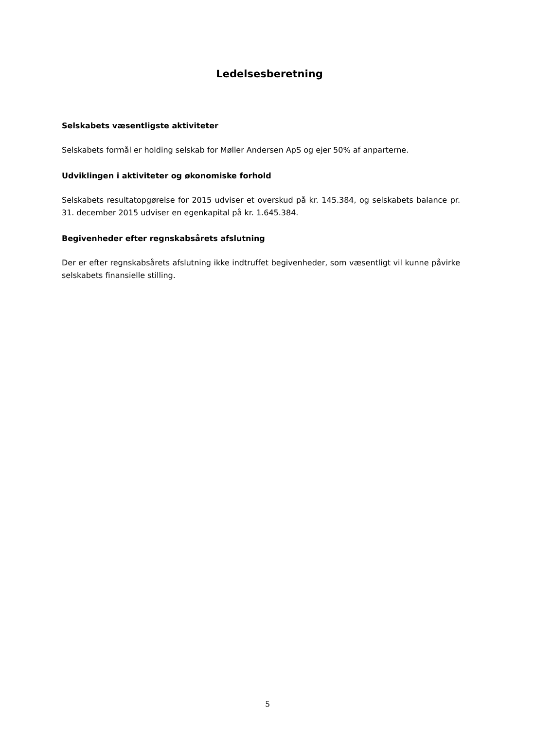Ledelsesberetning
Selskabets væsentligste aktiviteter
Selskabets formål er holding selskab for Møller Andersen ApS og ejer 50% af anparterne.
Udviklingen i aktiviteter og økonomiske forhold
Selskabets resultatopgørelse for 2015 udviser et overskud på kr. 145.384, og selskabets balance pr. 31. december 2015 udviser en egenkapital på kr. 1.645.384.
Begivenheder efter regnskabsårets afslutning
Der er efter regnskabsårets afslutning ikke indtruffet begivenheder, som væsentligt vil kunne påvirke selskabets finansielle stilling.
5